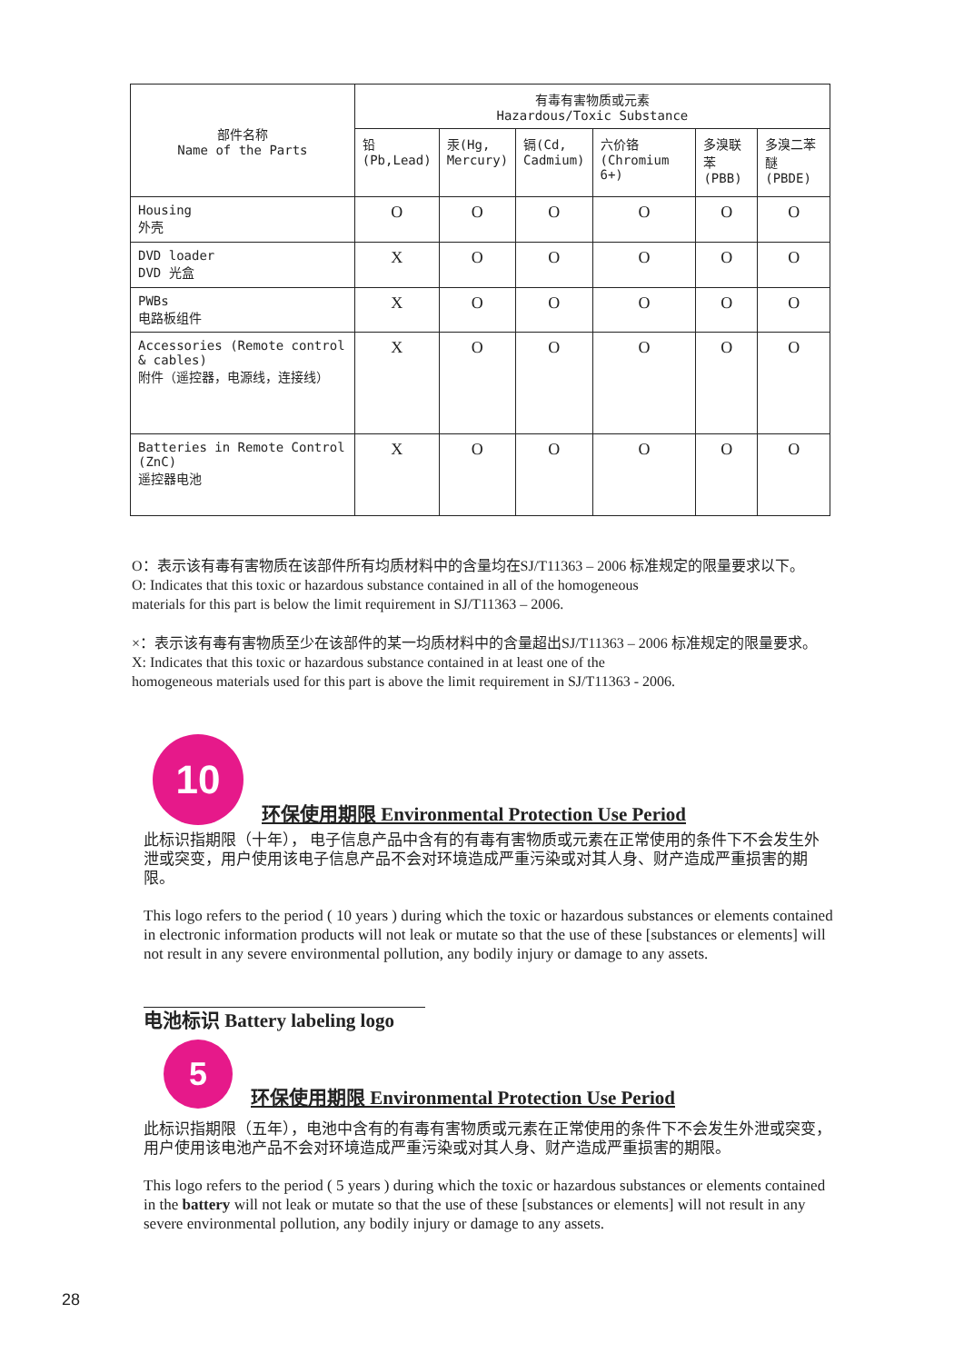| 部件名称 Name of the Parts | 有毒有害物质或元素 Hazardous/Toxic Substance | | | | | |
| --- | --- | --- | --- | --- | --- | --- |
| | 铅 (Pb,Lead) | 汞(Hg, Mercury) | 镉(Cd, Cadmium) | 六价铬 (Chromium 6+) | 多溴联苯 (PBB) | 多溴二苯醚 (PBDE) |
| Housing 外壳 | O | O | O | O | O | O |
| DVD loader DVD 光盒 | X | O | O | O | O | O |
| PWBs 电路板组件 | X | O | O | O | O | O |
| Accessories (Remote control & cables) 附件（遥控器，电源线，连接线） | X | O | O | O | O | O |
| Batteries in Remote Control (ZnC) 遥控器电池 | X | O | O | O | O | O |
O：表示该有毒有害物质在该部件所有均质材料中的含量均在SJ/T11363 – 2006 标准规定的限量要求以下。
O: Indicates that this toxic or hazardous substance contained in all of the homogeneous
materials for this part is below the limit requirement in SJ/T11363 – 2006.
×：表示该有毒有害物质至少在该部件的某一均质材料中的含量超出SJ/T11363 – 2006 标准规定的限量要求。
X: Indicates that this toxic or hazardous substance contained in at least one of the
homogeneous materials used for this part is above the limit requirement in SJ/T11363 - 2006.
10 环保使用期限 Environmental Protection Use Period
此标识指期限（十年）， 电子信息产品中含有的有毒有害物质或元素在正常使用的条件下不会发生外泄或突变，用户使用该电子信息产品不会对环境造成严重污染或对其人身、财产造成严重损害的期限。
This logo refers to the period ( 10 years ) during which the toxic or hazardous substances or elements contained in electronic information products will not leak or mutate so that the use of these [substances or elements] will not result in any severe environmental pollution, any bodily injury or damage to any assets.
电池标识 Battery labeling logo
5 环保使用期限 Environmental Protection Use Period
此标识指期限（五年），电池中含有的有毒有害物质或元素在正常使用的条件下不会发生外泄或突变，用户使用该电池产品不会对环境造成严重污染或对其人身、财产造成严重损害的期限。
This logo refers to the period ( 5 years ) during which the toxic or hazardous substances or elements contained in the battery will not leak or mutate so that the use of these [substances or elements] will not result in any severe environmental pollution, any bodily injury or damage to any assets.
28